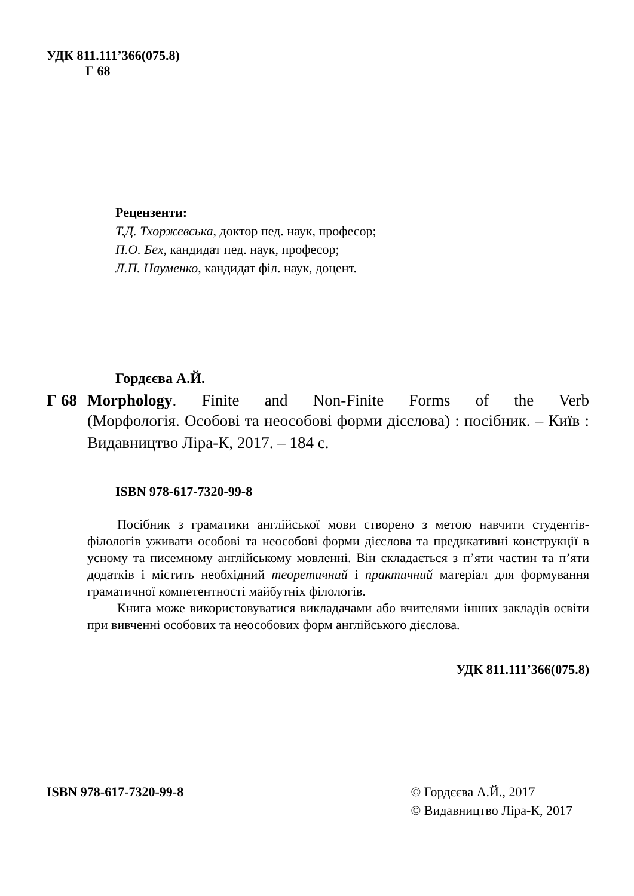УДК 811.111’366(075.8)
Г 68
Рецензенти:
Т.Д. Тхоржевська, доктор пед. наук, професор;
П.О. Бех, кандидат пед. наук, професор;
Л.П. Науменко, кандидат філ. наук, доцент.
Гордєєва А.Й.
Г 68 Morphology. Finite and Non-Finite Forms of the Verb
(Морфологія. Особові та неособові форми дієслова) : посібник. – Київ : Видавництво Ліра-К, 2017. – 184 с.
ISBN 978-617-7320-99-8
Посібник з граматики англійської мови створено з метою навчити студентів-філологів уживати особові та неособові форми дієслова та предикативні конструкції в усному та писемному англійському мовленні. Він складається з п’яти частин та п’яти додатків і містить необхідний теоретичний і практичний матеріал для формування граматичної компетентності майбутніх філологів.
Книга може використовуватися викладачами або вчителями інших закладів освіти при вивченні особових та неособових форм англійського дієслова.
УДК 811.111’366(075.8)
ISBN 978-617-7320-99-8 © Гордєєва А.Й., 2017
© Видавництво Ліра-К, 2017